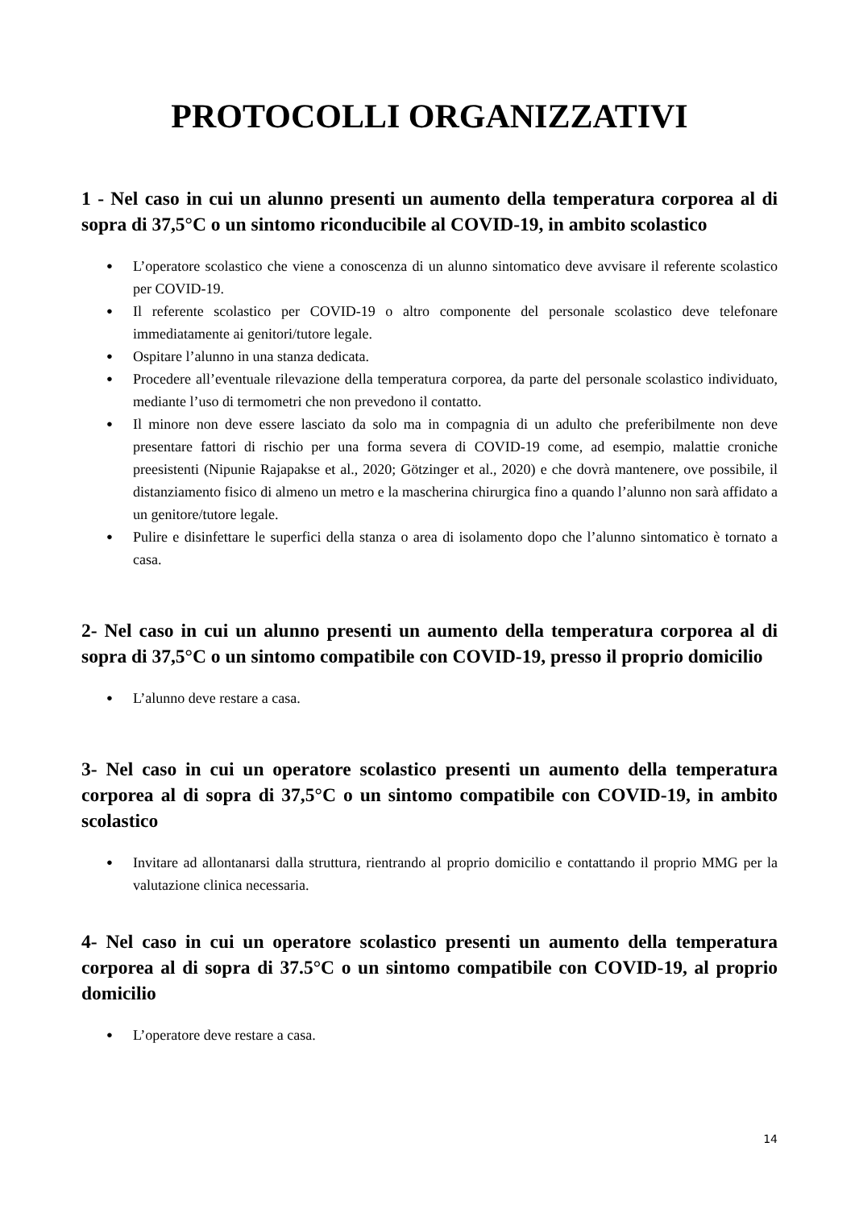PROTOCOLLI ORGANIZZATIVI
1 - Nel caso in cui un alunno presenti un aumento della temperatura corporea al di sopra di 37,5°C o un sintomo riconducibile al COVID-19, in ambito scolastico
● L’operatore scolastico che viene a conoscenza di un alunno sintomatico deve avvisare il referente scolastico per COVID-19.
● Il referente scolastico per COVID-19 o altro componente del personale scolastico deve telefonare immediatamente ai genitori/tutore legale.
● Ospitare l’alunno in una stanza dedicata.
● Procedere all’eventuale rilevazione della temperatura corporea, da parte del personale scolastico individuato, mediante l’uso di termometri che non prevedono il contatto.
● Il minore non deve essere lasciato da solo ma in compagnia di un adulto che preferibilmente non deve presentare fattori di rischio per una forma severa di COVID-19 come, ad esempio, malattie croniche preesistenti (Nipunie Rajapakse et al., 2020; Götzinger et al., 2020) e che dovrà mantenere, ove possibile, il distanziamento fisico di almeno un metro e la mascherina chirurgica fino a quando l’alunno non sarà affidato a un genitore/tutore legale.
● Pulire e disinfettare le superfici della stanza o area di isolamento dopo che l’alunno sintomatico è tornato a casa.
2- Nel caso in cui un alunno presenti un aumento della temperatura corporea al di sopra di 37,5°C o un sintomo compatibile con COVID-19, presso il proprio domicilio
● L’alunno deve restare a casa.
3- Nel caso in cui un operatore scolastico presenti un aumento della temperatura corporea al di sopra di 37,5°C o un sintomo compatibile con COVID-19, in ambito scolastico
● Invitare ad allontanarsi dalla struttura, rientrando al proprio domicilio e contattando il proprio MMG per la valutazione clinica necessaria.
4- Nel caso in cui un operatore scolastico presenti un aumento della temperatura corporea al di sopra di 37.5°C o un sintomo compatibile con COVID-19, al proprio domicilio
● L’operatore deve restare a casa.
14